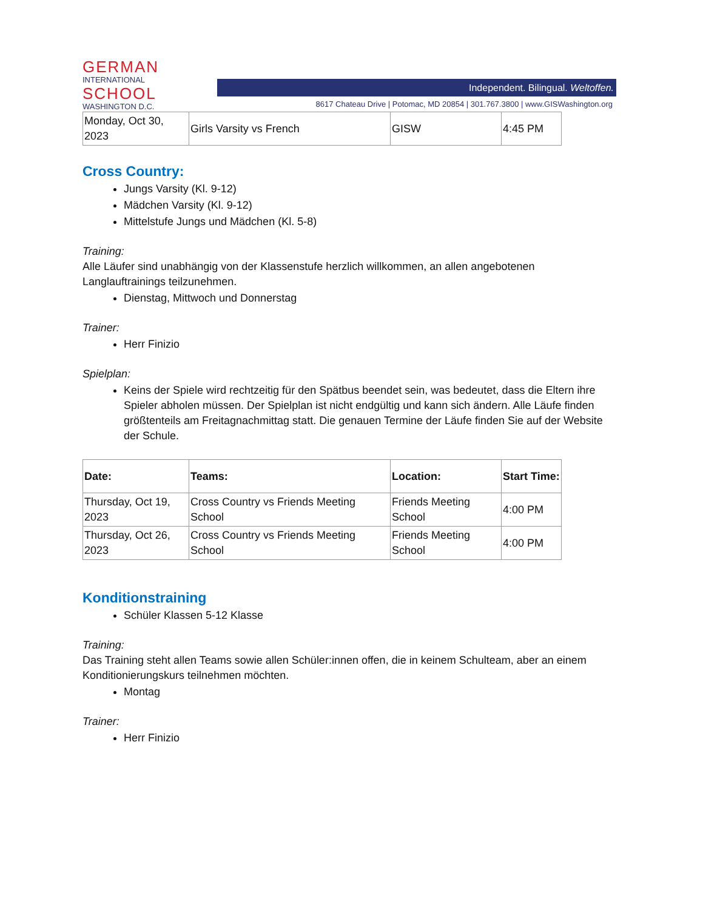GERMAN
INTERNATIONAL
SCHOOL
WASHINGTON D.C.
Independent. Bilingual. Weltoffen.
8617 Chateau Drive | Potomac, MD 20854 | 301.767.3800 | www.GISWashington.org
| Monday, Oct 30, 2023 | Girls Varsity vs French | GISW | 4:45 PM |
Cross Country:
Jungs Varsity (Kl. 9-12)
Mädchen Varsity (Kl. 9-12)
Mittelstufe Jungs und Mädchen (Kl. 5-8)
Training:
Alle Läufer sind unabhängig von der Klassenstufe herzlich willkommen, an allen angebotenen Langlauftrainings teilzunehmen.
Dienstag, Mittwoch und Donnerstag
Trainer:
Herr Finizio
Spielplan:
Keins der Spiele wird rechtzeitig für den Spätbus beendet sein, was bedeutet, dass die Eltern ihre Spieler abholen müssen. Der Spielplan ist nicht endgültig und kann sich ändern. Alle Läufe finden größtenteils am Freitagnachmittag statt. Die genauen Termine der Läufe finden Sie auf der Website der Schule.
| Date: | Teams: | Location: | Start Time: |
| --- | --- | --- | --- |
| Thursday, Oct 19, 2023 | Cross Country vs Friends Meeting School | Friends Meeting School | 4:00 PM |
| Thursday, Oct 26, 2023 | Cross Country vs Friends Meeting School | Friends Meeting School | 4:00 PM |
Konditionstraining
Schüler Klassen 5-12 Klasse
Training:
Das Training steht allen Teams sowie allen Schüler:innen offen, die in keinem Schulteam, aber an einem Konditionierungskurs teilnehmen möchten.
Montag
Trainer:
Herr Finizio